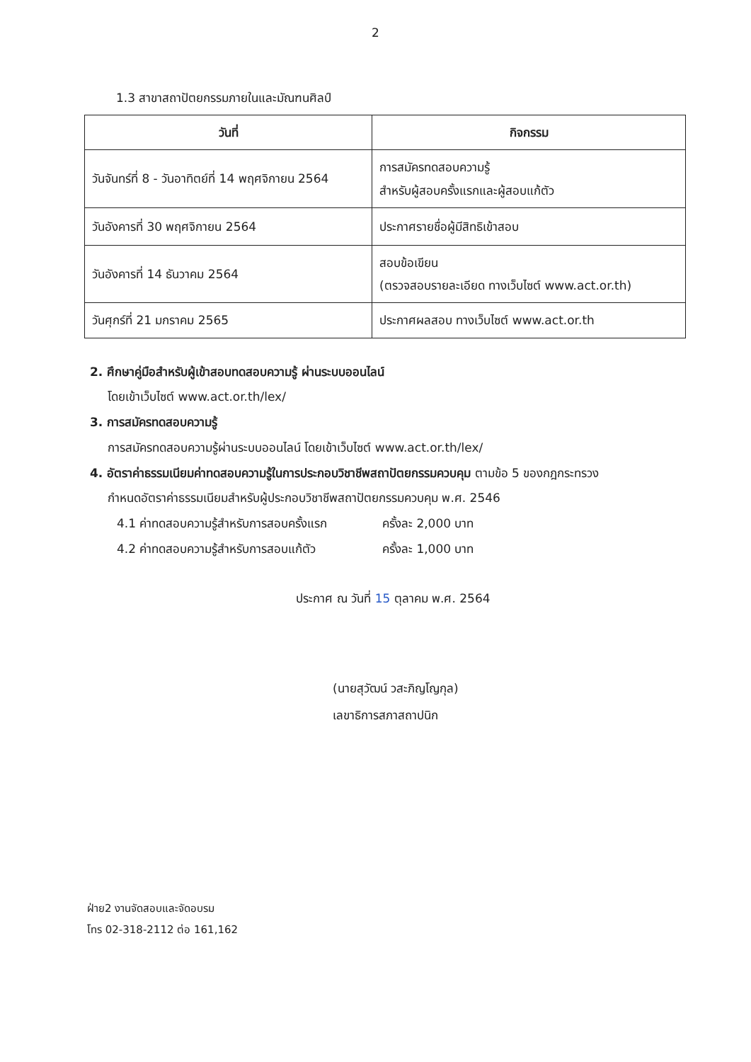2
1.3 สาขาสถาปัตยกรรมภายในและมัณฑนศิลป์
| วันที่ | กิจกรรม |
| --- | --- |
| วันจันทร์ที่ 8 - วันอาทิตย์ที่ 14 พฤศจิกายน 2564 | การสมัครทดสอบความรู้ สำหรับผู้สอบครั้งแรกและผู้สอบแก้ตัว |
| วันอังคารที่ 30 พฤศจิกายน 2564 | ประกาศรายชื่อผู้มีสิทธิเข้าสอบ |
| วันอังคารที่ 14 ธันวาคม 2564 | สอบข้อเขียน (ตรวจสอบรายละเอียด ทางเว็บไซต์ www.act.or.th) |
| วันศุกร์ที่ 21 มกราคม 2565 | ประกาศผลสอบ ทางเว็บไซต์ www.act.or.th |
2. ศึกษาคู่มือสำหรับผู้เข้าสอบทดสอบความรู้ ผ่านระบบออนไลน์
โดยเข้าเว็บไซต์ www.act.or.th/lex/
3. การสมัครทดสอบความรู้
การสมัครทดสอบความรู้ผ่านระบบออนไลน์ โดยเข้าเว็บไซต์ www.act.or.th/lex/
4. อัตราค่าธรรมเนียมค่าทดสอบความรู้ในการประกอบวิชาชีพสถาปัตยกรรมควบคุม ตามข้อ 5 ของกฎกระทรวง
กำหนดอัตราค่าธรรมเนียมสำหรับผู้ประกอบวิชาชีพสถาปัตยกรรมควบคุม พ.ศ. 2546
4.1 ค่าทดสอบความรู้สำหรับการสอบครั้งแรก ครั้งละ 2,000 บาท
4.2 ค่าทดสอบความรู้สำหรับการสอบแก้ตัว ครั้งละ 1,000 บาท
ประกาศ ณ วันที่ 15 ตุลาคม พ.ศ. 2564
(นายสุวัฒน์ วสะภิญโญกุล)
เลขาธิการสภาสถาปนิก
ฝ่าย2 งานจัดสอบและจัดอบรม
โทร 02-318-2112 ต่อ 161,162